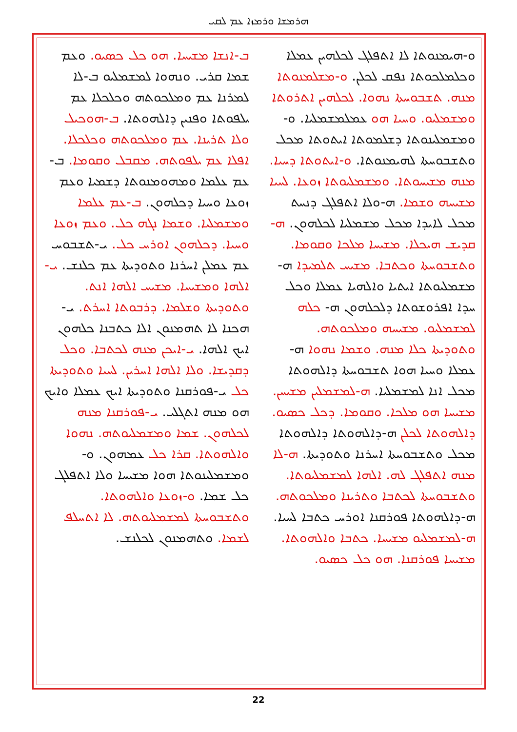ܗܪܡܫܐ ܘܪܡܙܐ ܥܡ ܠܩܝ
ܒ-ܐܢܫܐ ܡܫܝܚܐ. ܗܘ ܟܠ ܟܣܝܘ. ܘܥܡ ܫܡܐ ܩܪܝ. ܘܢܗܘܐ ܠܡܫܡܠܝܘ ܒ-ܠܐ ܠܡܪܢܐ ܥܡ ܘܡܠܟܘܬܗ ܘܟܠܟܠܐ ܥܡ ܝܠܦܘܬܐ ܘܦܢܝܢ ܕܐܠܗܘܬܐ. ܒ-ܗܘܟܝܠ ܘܠܐ ܬܪܝܢܐ. ܥܡ ܘܡܠܟܘܬܗ ܘܟܠܟܠܐ. ܐܦܠܐ ܥܡ ܝܠܦܘܬܗ. ܡܩܒܠ ܘܩܘܡܐ. ܒ-ܥܡ ܥܠܡܐ ܘܡܗܘܡܢܘܬܐ ܕܫܡܝܐ ܘܥܡ ܙܘܥܐ ܘܚܝܐ ܕܟܠܗܘܢ. ܒ-ܥܡ ܥܠܡܐ ܘܡܫܡܠܝܐ. ܘܫܡܐ ܢܓܗ ܟܠ. ܘܥܡ ܙܘܥܐ ܘܚܝܐ. ܕܟܠܗܘܢ ܐܘܪܚ ܟܠ. ܝ-ܬܫܒܘܚ ܥܡ ܥܡܠܢ ܐܚܪܢܐ ܘܬܘܕܝܬܐ ܥܡ ܟܠܢܫ. ܝ-ܐܠܗܐ ܘܡܫܝܚܐ. ܡܫܝܚ ܐܠܗܐ ܐܢܬ. ܘܬܘܕܝܬܐ ܘܫܠܡܐ. ܕܪܒܘܬܐ ܐܚܪܬ. ܝ-ܗܟܢܐ ܠܐ ܬܗܡܢܘܢ ܐܠܐ ܟܬܒܢܐ ܟܠܗܘܢ ܐܝܟ ܐܠܗܐ. ܝ-ܐܝܟܢ ܡܢܗ ܠܟܬܒܐ. ܘܟܠ ܕܩܕܝܫܐ. ܘܠܐ ܐܠܗܐ ܐܚܪܝܢ. ܠܚܝܐ ܘܬܘܕܝܬܐ ܟܠ ܝ-ܦܘܪܩܢܐ ܘܬܘܕܝܬܐ ܐܝܟ ܥܡܠܐ ܘܐܝܟ ܗܘ ܡܢܗ ܐܬܓܠܝ. ܝ-ܦܘܪܩܢܐ ܡܢܗ ܠܟܠܗܘܢ. ܫܡܐ ܘܡܫܡܠܝܘܬܗ. ܢܗܘܐ ܘܐܠܗܘܬܐ. ܩܪܐ ܟܠ ܥܡܗܘܢ. ܘ-ܘܡܫܡܠܝܢܘܬܐ ܗܘܐ ܡܫܝܚܐ ܘܠܐ ܐܬܦܠܓ ܟܠ ܫܡܐ. ܘ-ܙܘܥܐ ܘܐܠܗܘܬܐ. ܘܬܫܒܘܚܬܐ ܠܡܫܡܠܝܘܬܗ. ܠܐ ܐܬܚܠܦ ܠܫܡܐ. ܘܬܗܡܢܘܢ ܠܟܠܢܫ.
ܘ-ܗܝܡܢܘܬܐ ܠܐ ܐܬܦܠܓ ܠܟܠܗܝܢ ܥܡܠܐ ܘܟܠܡܠܟܘܬܐ ܢܦܩ ܠܟܠܢ. ܘ-ܡܫܠܡܢܘܬܐ ܡܢܗ. ܬܫܒܘܚܬܐ ܢܗܘܐ. ܠܟܠܗܝܢ ܐܬܪܘܬܐ ܘܡܫܡܠܝܘ. ܘܚܝܐ ܗܘ ܥܡܠܡܫܡܠܝܐ. ܘ-ܘܡܫܡܠܝܢܘܬܐ ܕܫܠܡܘܬܐ ܐܝܬܘܬܐ ܡܟܠ ܘܬܫܒܘܚܬܐ ܠܗܝܡܢܘܬܐ. ܘ-ܐܝܬܘܬܐ ܕܚܝܐ. ܡܢܗ ܡܫܝܚܘܬܐ. ܘܡܫܡܠܝܘܬܐ ܙܘܥܐ. ܠܚܝܐ ܡܫܝܚܗ ܘܫܡܐ. ܗ-ܘܠܐ ܐܬܦܠܓ ܕܢܚܬ ܡܟܠ ܠܐܝܕܐ ܡܟܠ ܡܫܡܠܝܐ ܠܟܠܗܘܢ. ܗ-ܩܕܝܫ ܗܝܟܠܐ. ܡܫܝܚܐ ܡܠܟܐ ܘܩܘܡܐ. ܘܬܫܒܘܚܬܐ ܘܟܬܒܐ. ܡܫܝܚ ܬܠܡܝܕܐ ܗ-ܡܫܡܠܝܘܬܐ ܐܝܬܝܐ ܘܐܠܗܝܐ ܥܡܠܐ ܘܟܠ ܚܕܐ ܐܦܪܘܫܘܬܐ ܕܠܟܠܗܘܢ ܗ- ܟܠܗ ܠܡܫܡܠܝܘ. ܡܫܝܚܗ ܘܡܠܟܘܬܗ. ܘܬܘܕܝܬܐ ܟܠܐ ܡܢܗ. ܘܫܡܐ ܢܗܘܐ ܗ-ܥܡܠܐ ܘܚܝܐ ܗܘܐ ܬܫܒܘܚܬܐ ܕܐܠܗܘܬܐ ܡܟܠ ܐܢܐ ܠܡܫܡܠܝܐ. ܗ-ܠܡܫܡܠܝܢ ܡܫܝܚܢ. ܡܫܝܚܐ ܗܘ ܡܠܟܐ. ܘܩܘܡܐ. ܕܟܠ ܟܣܝܘ. ܕܐܠܗܘܬܐ ܠܟܠܢ ܗ-ܕܐܠܗܘܬܐ ܕܐܠܗܘܬܐ ܡܟܠ ܘܬܫܒܘܚܬܐ ܐܚܪܢܐ ܘܬܘܕܝܬܐ. ܗ-ܠܐ ܡܢܗ ܐܬܦܠܓ ܠܗ. ܐܠܗܐ ܠܡܫܡܠܝܘܬܐ. ܘܬܫܒܘܚܬܐ ܠܟܬܒܐ ܘܬܪܝܢܐ ܘܡܠܟܘܬܗ. ܗ-ܕܐܠܗܘܬܐ ܦܘܪܩܢܐ ܐܘܪܚ ܟܬܒܐ ܠܚܝܐ. ܗ-ܠܡܫܡܠܝܘ ܡܫܝܚܐ. ܟܬܒܐ ܘܐܠܗܘܬܐ. ܡܫܝܚܐ ܦܘܪܩܢܐ. ܗܘ ܟܠ ܟܣܝܘ.
22